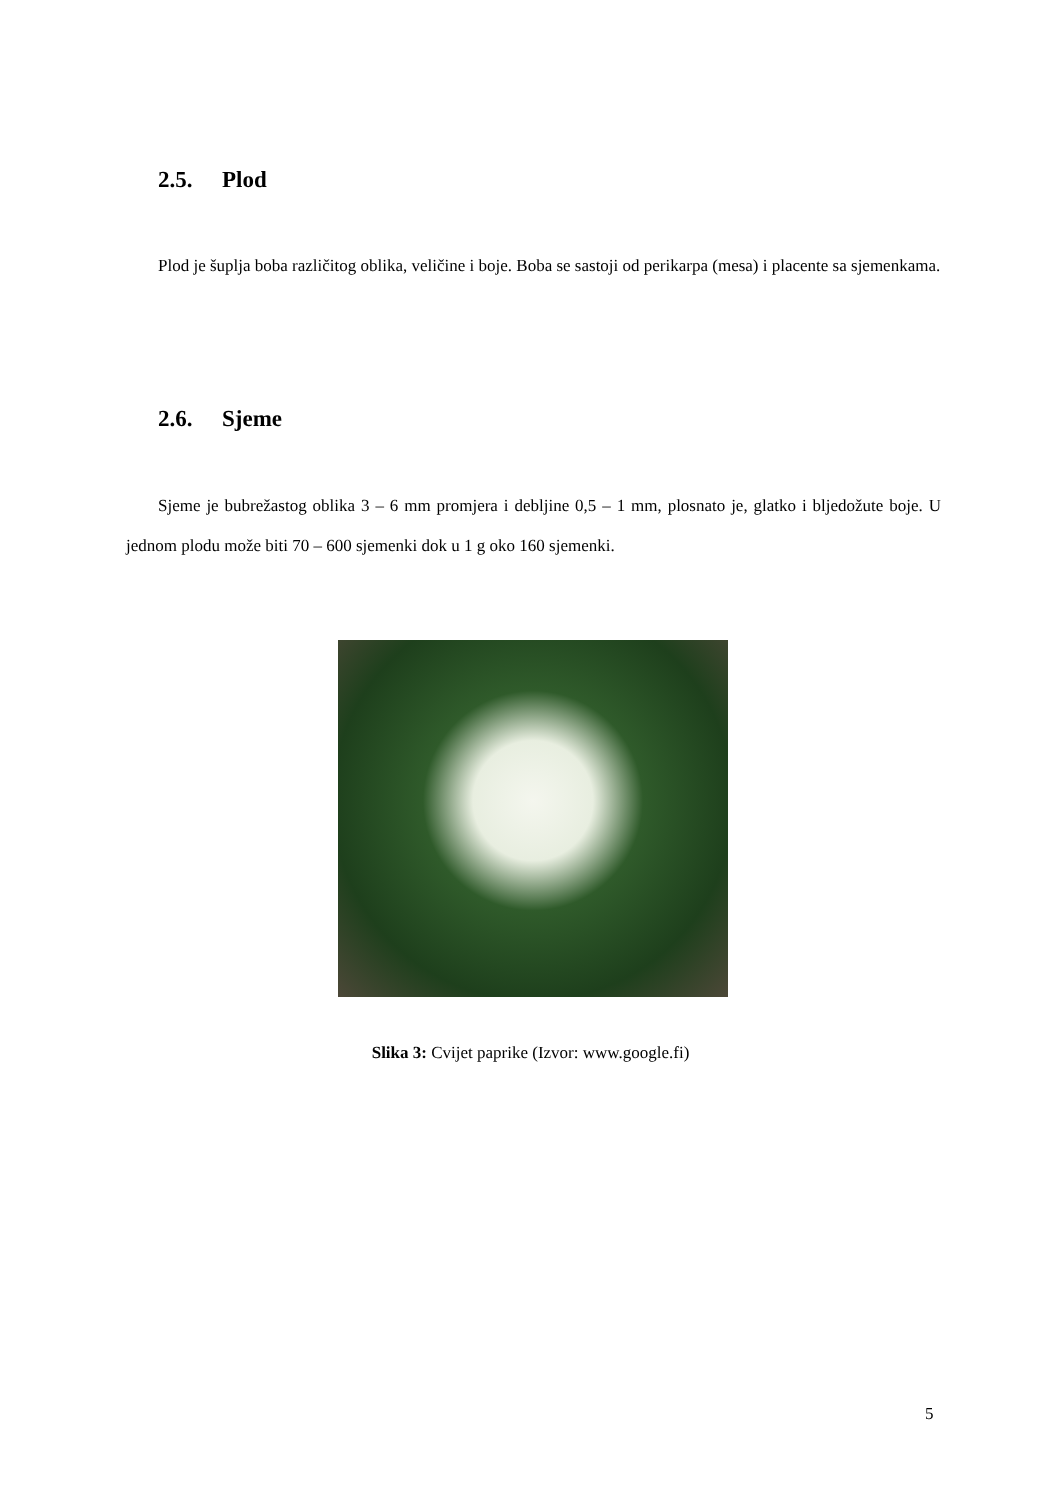2.5. Plod
Plod je šuplja boba različitog oblika, veličine i boje. Boba se sastoji od perikarpa (mesa) i placente sa sjemenkama.
2.6. Sjeme
Sjeme je bubrežastog oblika 3 – 6 mm promjera i debljine 0,5 – 1 mm, plosnato je, glatko i bljedožute boje. U jednom plodu može biti 70 – 600 sjemenki dok u 1 g oko 160 sjemenki.
Slika 3: Cvijet paprike (Izvor: www.google.fi)
5